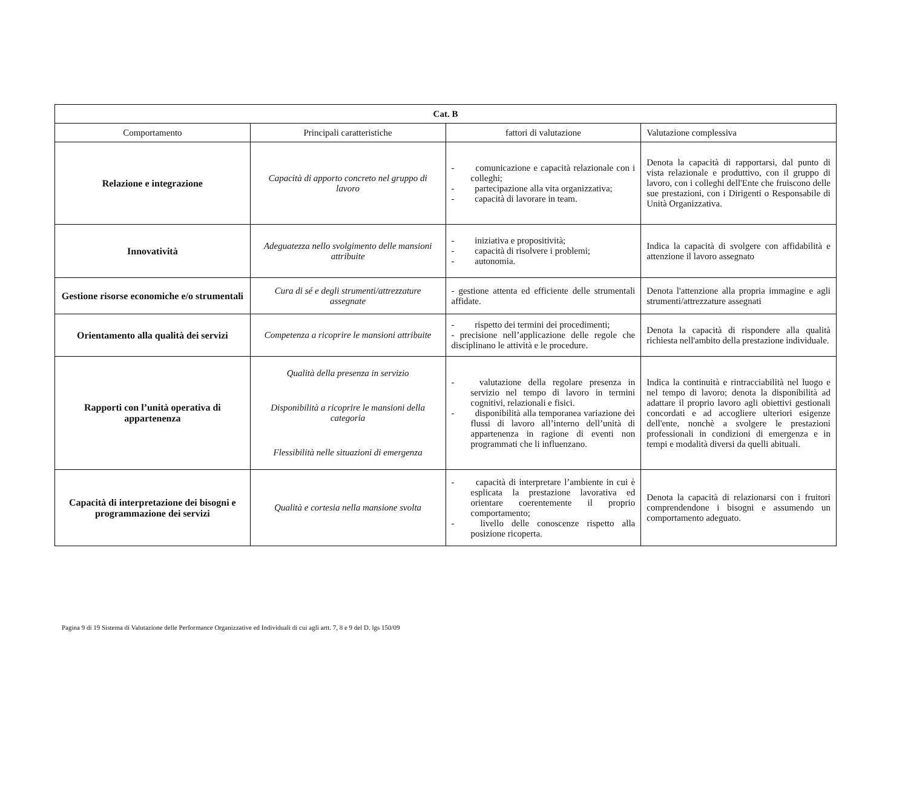| Cat. B | | | |
| --- | --- | --- | --- |
| Comportamento | Principali caratteristiche | fattori di valutazione | Valutazione complessiva |
| Relazione e integrazione | Capacità di apporto concreto nel gruppo di lavoro | - comunicazione e capacità relazionale con i colleghi; - partecipazione alla vita organizzativa; - capacità di lavorare in team. | Denota la capacità di rapportarsi, dal punto di vista relazionale e produttivo, con il gruppo di lavoro, con i colleghi dell'Ente che fruiscono delle sue prestazioni, con i Dirigenti o Responsabile di Unità Organizzativa. |
| Innovatività | Adeguatezza nello svolgimento delle mansioni attribuite | - iniziativa e propositività; - capacità di risolvere i problemi; - autonomia. | Indica la capacità di svolgere con affidabilità e attenzione il lavoro assegnato |
| Gestione risorse economiche e/o strumentali | Cura di sé e degli strumenti/attrezzature assegnate | - gestione attenta ed efficiente delle strumentali affidate. | Denota l'attenzione alla propria immagine e agli strumenti/attrezzature assegnati |
| Orientamento alla qualità dei servizi | Competenza a ricoprire le mansioni attribuite | - rispetto dei termini dei procedimenti; - precisione nell’applicazione delle regole che disciplinano le attività e le procedure. | Denota la capacità di rispondere alla qualità richiesta nell'ambito della prestazione individuale. |
| Rapporti con l’unità operativa di appartenenza | Qualità della presenza in servizio Disponibilità a ricoprire le mansioni della categoria Flessibilità nelle situazioni di emergenza | - valutazione della regolare presenza in servizio nel tempo di lavoro in termini cognitivi, relazionali e fisici. - disponibilità alla temporanea variazione dei flussi di lavoro all’interno dell’unità di appartenenza in ragione di eventi non programmati che li influenzano. | Indica la continuità e rintracciabilità nel luogo e nel tempo di lavoro; denota la disponibilità ad adattare il proprio lavoro agli obiettivi gestionali concordati e ad accogliere ulteriori esigenze dell'ente, nonchè a svolgere le prestazioni professionali in condizioni di emergenza e in tempi e modalità diversi da quelli abituali. |
| Capacità di interpretazione dei bisogni e programmazione dei servizi | Qualità e cortesia nella mansione svolta | - capacità di interpretare l’ambiente in cui è esplicata la prestazione lavorativa ed orientare coerentemente il proprio comportamento; - livello delle conoscenze rispetto alla posizione ricoperta. | Denota la capacità di relazionarsi con i fruitori comprendendone i bisogni e assumendo un comportamento adeguato. |
Pagina 9 di 19 Sistema di Valutazione delle Performance Organizzative ed Individuali di cui agli artt. 7, 8 e 9 del D. lgs 150/09